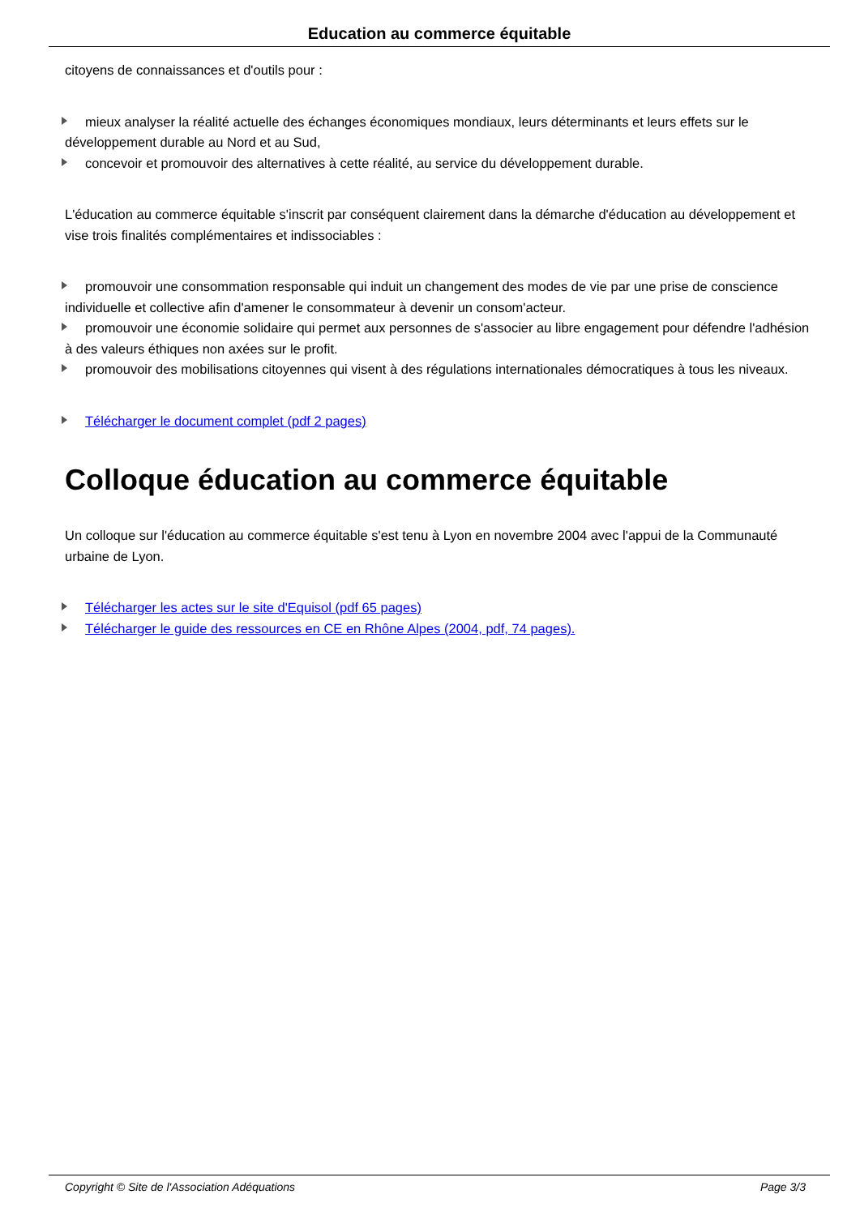Education au commerce équitable
citoyens de connaissances et d'outils pour :
mieux analyser la réalité actuelle des échanges économiques mondiaux, leurs déterminants et leurs effets sur le développement durable au Nord et au Sud,
concevoir et promouvoir des alternatives à cette réalité, au service du développement durable.
L'éducation au commerce équitable s'inscrit par conséquent clairement dans la démarche d'éducation au développement et vise trois finalités complémentaires et indissociables :
promouvoir une consommation responsable qui induit un changement des modes de vie par une prise de conscience individuelle et collective afin d'amener le consommateur à devenir un consom'acteur.
promouvoir une économie solidaire qui permet aux personnes de s'associer au libre engagement pour défendre l'adhésion à des valeurs éthiques non axées sur le profit.
promouvoir des mobilisations citoyennes qui visent à des régulations internationales démocratiques à tous les niveaux.
Télécharger le document complet (pdf 2 pages)
Colloque éducation au commerce équitable
Un colloque sur l'éducation au commerce équitable s'est tenu à Lyon en novembre 2004 avec l'appui de la Communauté urbaine de Lyon.
Télécharger les actes sur le site d'Equisol (pdf 65 pages)
Télécharger le guide des ressources en CE en Rhône Alpes (2004, pdf, 74 pages).
Copyright © Site de l'Association Adéquations Page 3/3